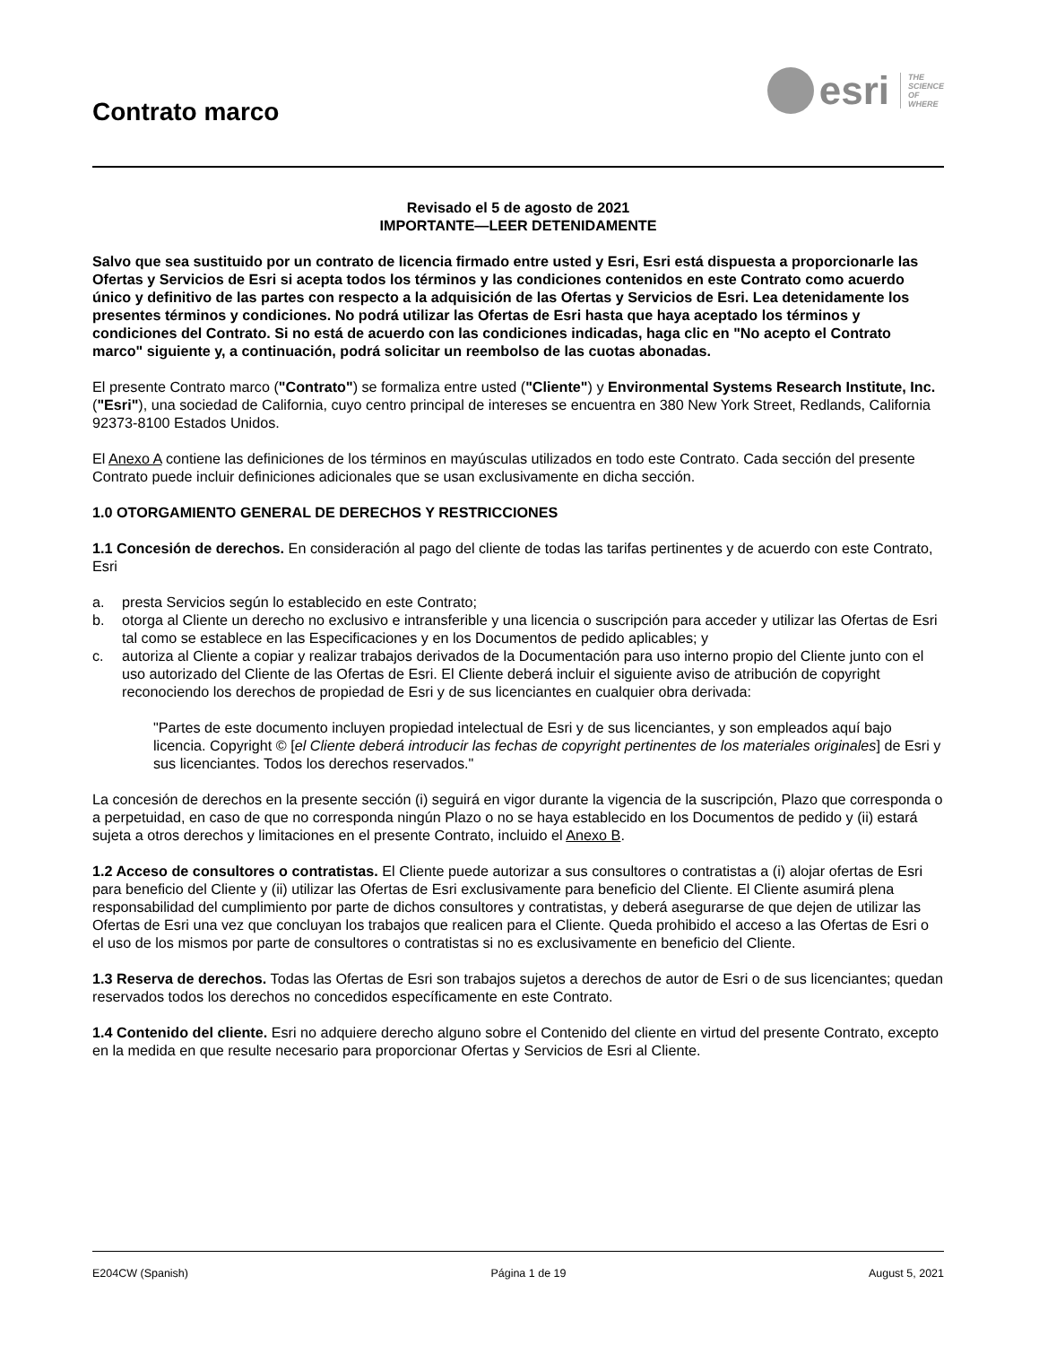Contrato marco
esri
THE
SCIENCE
OF
WHERE
Revisado el 5 de agosto de 2021
IMPORTANTE—LEER DETENIDAMENTE
Salvo que sea sustituido por un contrato de licencia firmado entre usted y Esri, Esri está dispuesta a proporcionarle las Ofertas y Servicios de Esri si acepta todos los términos y las condiciones contenidos en este Contrato como acuerdo único y definitivo de las partes con respecto a la adquisición de las Ofertas y Servicios de Esri. Lea detenidamente los presentes términos y condiciones. No podrá utilizar las Ofertas de Esri hasta que haya aceptado los términos y condiciones del Contrato. Si no está de acuerdo con las condiciones indicadas, haga clic en "No acepto el Contrato marco" siguiente y, a continuación, podrá solicitar un reembolso de las cuotas abonadas.
El presente Contrato marco ("Contrato") se formaliza entre usted ("Cliente") y Environmental Systems Research Institute, Inc. ("Esri"), una sociedad de California, cuyo centro principal de intereses se encuentra en 380 New York Street, Redlands, California 92373-8100 Estados Unidos.
El Anexo A contiene las definiciones de los términos en mayúsculas utilizados en todo este Contrato. Cada sección del presente Contrato puede incluir definiciones adicionales que se usan exclusivamente en dicha sección.
1.0 OTORGAMIENTO GENERAL DE DERECHOS Y RESTRICCIONES
1.1 Concesión de derechos. En consideración al pago del cliente de todas las tarifas pertinentes y de acuerdo con este Contrato, Esri
a. presta Servicios según lo establecido en este Contrato;
b. otorga al Cliente un derecho no exclusivo e intransferible y una licencia o suscripción para acceder y utilizar las Ofertas de Esri tal como se establece en las Especificaciones y en los Documentos de pedido aplicables; y
c. autoriza al Cliente a copiar y realizar trabajos derivados de la Documentación para uso interno propio del Cliente junto con el uso autorizado del Cliente de las Ofertas de Esri. El Cliente deberá incluir el siguiente aviso de atribución de copyright reconociendo los derechos de propiedad de Esri y de sus licenciantes en cualquier obra derivada:
"Partes de este documento incluyen propiedad intelectual de Esri y de sus licenciantes, y son empleados aquí bajo licencia. Copyright © [el Cliente deberá introducir las fechas de copyright pertinentes de los materiales originales] de Esri y sus licenciantes. Todos los derechos reservados."
La concesión de derechos en la presente sección (i) seguirá en vigor durante la vigencia de la suscripción, Plazo que corresponda o a perpetuidad, en caso de que no corresponda ningún Plazo o no se haya establecido en los Documentos de pedido y (ii) estará sujeta a otros derechos y limitaciones en el presente Contrato, incluido el Anexo B.
1.2 Acceso de consultores o contratistas. El Cliente puede autorizar a sus consultores o contratistas a (i) alojar ofertas de Esri para beneficio del Cliente y (ii) utilizar las Ofertas de Esri exclusivamente para beneficio del Cliente. El Cliente asumirá plena responsabilidad del cumplimiento por parte de dichos consultores y contratistas, y deberá asegurarse de que dejen de utilizar las Ofertas de Esri una vez que concluyan los trabajos que realicen para el Cliente. Queda prohibido el acceso a las Ofertas de Esri o el uso de los mismos por parte de consultores o contratistas si no es exclusivamente en beneficio del Cliente.
1.3 Reserva de derechos. Todas las Ofertas de Esri son trabajos sujetos a derechos de autor de Esri o de sus licenciantes; quedan reservados todos los derechos no concedidos específicamente en este Contrato.
1.4 Contenido del cliente. Esri no adquiere derecho alguno sobre el Contenido del cliente en virtud del presente Contrato, excepto en la medida en que resulte necesario para proporcionar Ofertas y Servicios de Esri al Cliente.
E204CW (Spanish) Página 1 de 19 August 5, 2021